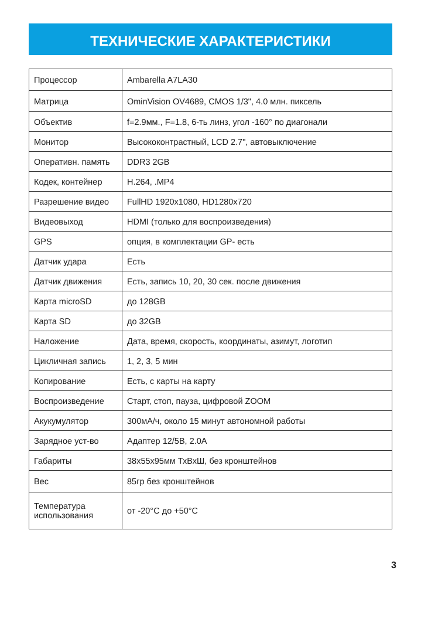ТЕХНИЧЕСКИЕ ХАРАКТЕРИСТИКИ
| Процессор | Ambarella A7LA30 |
| Матрица | OminVision OV4689, CMOS 1/3", 4.0 млн. пиксель |
| Объектив | f=2.9мм., F=1.8, 6-ть линз, угол -160° по диагонали |
| Монитор | Высококонтрастный, LCD 2.7", автовыключение |
| Оперативн. память | DDR3 2GB |
| Кодек, контейнер | H.264, .MP4 |
| Разрешение видео | FullHD 1920x1080, HD1280x720 |
| Видеовыход | HDMI (только для воспроизведения) |
| GPS | опция, в комплектации GP- есть |
| Датчик удара | Есть |
| Датчик движения | Есть, запись 10, 20, 30 сек. после движения |
| Карта microSD | до 128GB |
| Карта SD | до 32GB |
| Наложение | Дата, время, скорость, координаты, азимут, логотип |
| Цикличная запись | 1, 2, 3, 5 мин |
| Копирование | Есть, с карты на карту |
| Воспроизведение | Старт, стоп, пауза, цифровой ZOOM |
| Акукумулятор | 300мА/ч, около 15 минут автономной работы |
| Зарядное уст-во | Адаптер 12/5В, 2.0А |
| Габариты | 38x55x95мм ТхВхШ, без кронштейнов |
| Вес | 85гр без кронштейнов |
| Температура использования | от -20°C до +50°C |
3